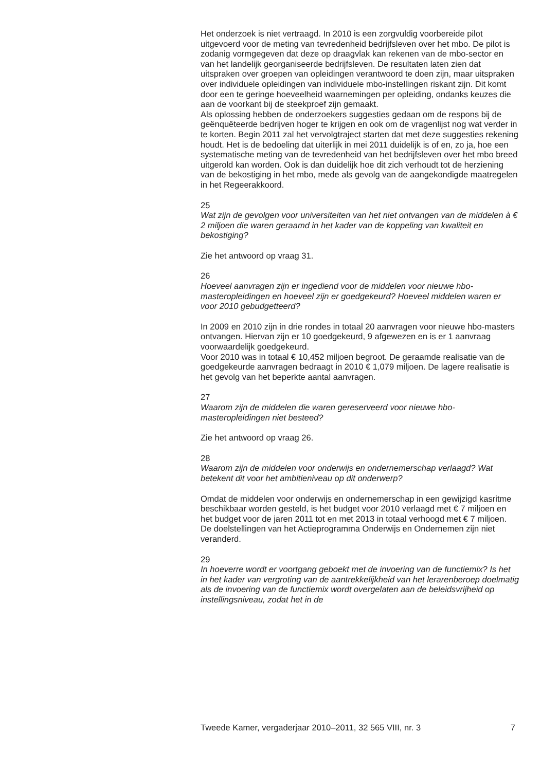Het onderzoek is niet vertraagd. In 2010 is een zorgvuldig voorbereide pilot uitgevoerd voor de meting van tevredenheid bedrijfsleven over het mbo. De pilot is zodanig vormgegeven dat deze op draagvlak kan rekenen van de mbo-sector en van het landelijk georganiseerde bedrijfsleven. De resultaten laten zien dat uitspraken over groepen van opleidingen verantwoord te doen zijn, maar uitspraken over individuele opleidingen van individuele mbo-instellingen riskant zijn. Dit komt door een te geringe hoeveelheid waarnemingen per opleiding, ondanks keuzes die aan de voorkant bij de steekproef zijn gemaakt.
Als oplossing hebben de onderzoekers suggesties gedaan om de respons bij de geënquêteerde bedrijven hoger te krijgen en ook om de vragenlijst nog wat verder in te korten. Begin 2011 zal het vervolgtraject starten dat met deze suggesties rekening houdt. Het is de bedoeling dat uiterlijk in mei 2011 duidelijk is of en, zo ja, hoe een systematische meting van de tevredenheid van het bedrijfsleven over het mbo breed uitgerold kan worden. Ook is dan duidelijk hoe dit zich verhoudt tot de herziening van de bekostiging in het mbo, mede als gevolg van de aangekondigde maatregelen in het Regeerakkoord.
25
Wat zijn de gevolgen voor universiteiten van het niet ontvangen van de middelen à € 2 miljoen die waren geraamd in het kader van de koppeling van kwaliteit en bekostiging?
Zie het antwoord op vraag 31.
26
Hoeveel aanvragen zijn er ingediend voor de middelen voor nieuwe hbo-masteropleidingen en hoeveel zijn er goedgekeurd? Hoeveel middelen waren er voor 2010 gebudgetteerd?
In 2009 en 2010 zijn in drie rondes in totaal 20 aanvragen voor nieuwe hbo-masters ontvangen. Hiervan zijn er 10 goedgekeurd, 9 afgewezen en is er 1 aanvraag voorwaardelijk goedgekeurd.
Voor 2010 was in totaal € 10,452 miljoen begroot. De geraamde realisatie van de goedgekeurde aanvragen bedraagt in 2010 € 1,079 miljoen. De lagere realisatie is het gevolg van het beperkte aantal aanvragen.
27
Waarom zijn de middelen die waren gereserveerd voor nieuwe hbo-masteropleidingen niet besteed?
Zie het antwoord op vraag 26.
28
Waarom zijn de middelen voor onderwijs en ondernemerschap verlaagd? Wat betekent dit voor het ambitieniveau op dit onderwerp?
Omdat de middelen voor onderwijs en ondernemerschap in een gewijzigd kasritme beschikbaar worden gesteld, is het budget voor 2010 verlaagd met € 7 miljoen en het budget voor de jaren 2011 tot en met 2013 in totaal verhoogd met € 7 miljoen.
De doelstellingen van het Actieprogramma Onderwijs en Ondernemen zijn niet veranderd.
29
In hoeverre wordt er voortgang geboekt met de invoering van de functiemix? Is het in het kader van vergroting van de aantrekkelijkheid van het lerarenberoep doelmatig als de invoering van de functiemix wordt overgelaten aan de beleidsvrijheid op instellingsniveau, zodat het in de
Tweede Kamer, vergaderjaar 2010–2011, 32 565 VIII, nr. 3 7